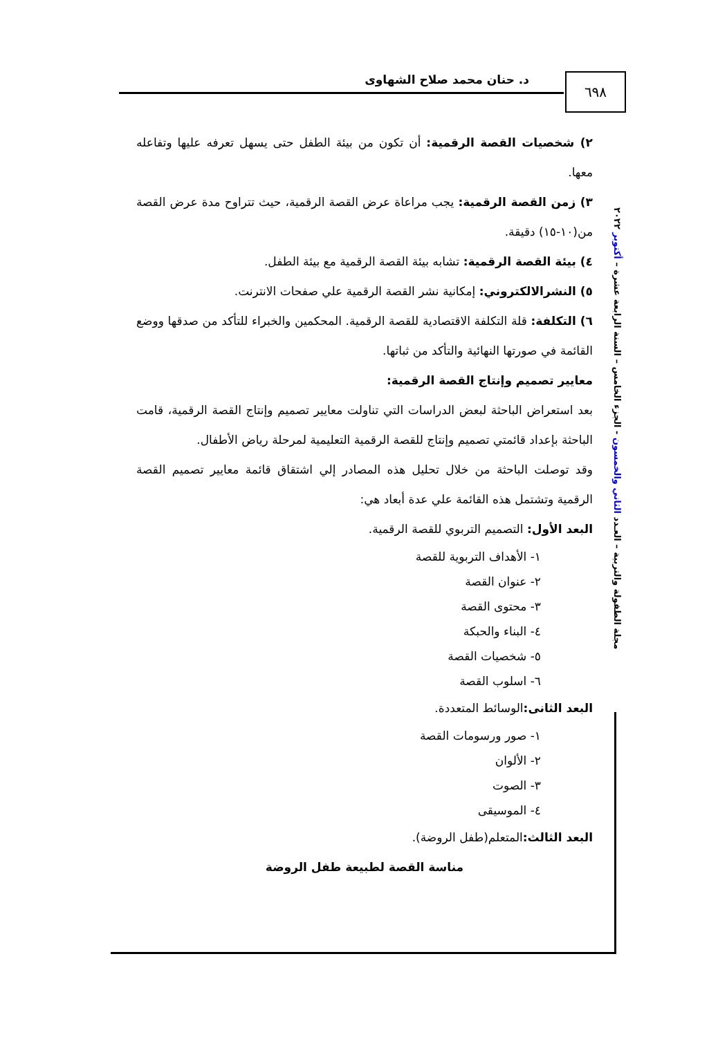٦٩٨ د. حنان محمد صلاح الشهاوى
مجلة الطفولة والتربية – العـدد الثاني والخمسون - الجزء الخامس – السنة الرابعة عشرة – أكتوبر ٢٠٢٢
٢) شخصيات القصة الرقمية: أن تكون من بيئة الطفل حتى يسهل تعرفه عليها وتفاعله معها.
٣) زمن القصة الرقمية: يجب مراعاة عرض القصة الرقمية، حيث تتراوح مدة عرض القصة من(١٠-١٥) دقيقة.
٤) بيئة القصة الرقمية: تشابه بيئة القصة الرقمية مع بيئة الطفل.
٥) النشرالالكتروني: إمكانية نشر القصة الرقمية علي صفحات الانترنت.
٦) التكلفة: قلة التكلفة الاقتصادية للقصة الرقمية. المحكمين والخبراء للتأكد من صدقها ووضع القائمة في صورتها النهائية والتأكد من ثباتها.
معايير تصميم وإنتاج القصة الرقمية:
بعد استعراض الباحثة لبعض الدراسات التي تناولت معايير تصميم وإنتاج القصة الرقمية، قامت الباحثة بإعداد قائمتي تصميم وإنتاج للقصة الرقمية التعليمية لمرحلة رياض الأطفال.
وقد توصلت الباحثة من خلال تحليل هذه المصادر إلي اشتقاق قائمة معايير تصميم القصة الرقمية وتشتمل هذه القائمة علي عدة أبعاد هي:
البعد الأول: التصميم التربوي للقصة الرقمية.
١- الأهداف التربوية للقصة
٢- عنوان القصة
٣- محتوى القصة
٤- البناء والحبكة
٥- شخصيات القصة
٦- اسلوب القصة
البعد الثانى: الوسائط المتعددة.
١- صور ورسومات القصة
٢- الألوان
٣- الصوت
٤- الموسيقى
البعد الثالث: المتعلم(طفل الروضة).
مناسة القصة لطبيعة طفل الروضة